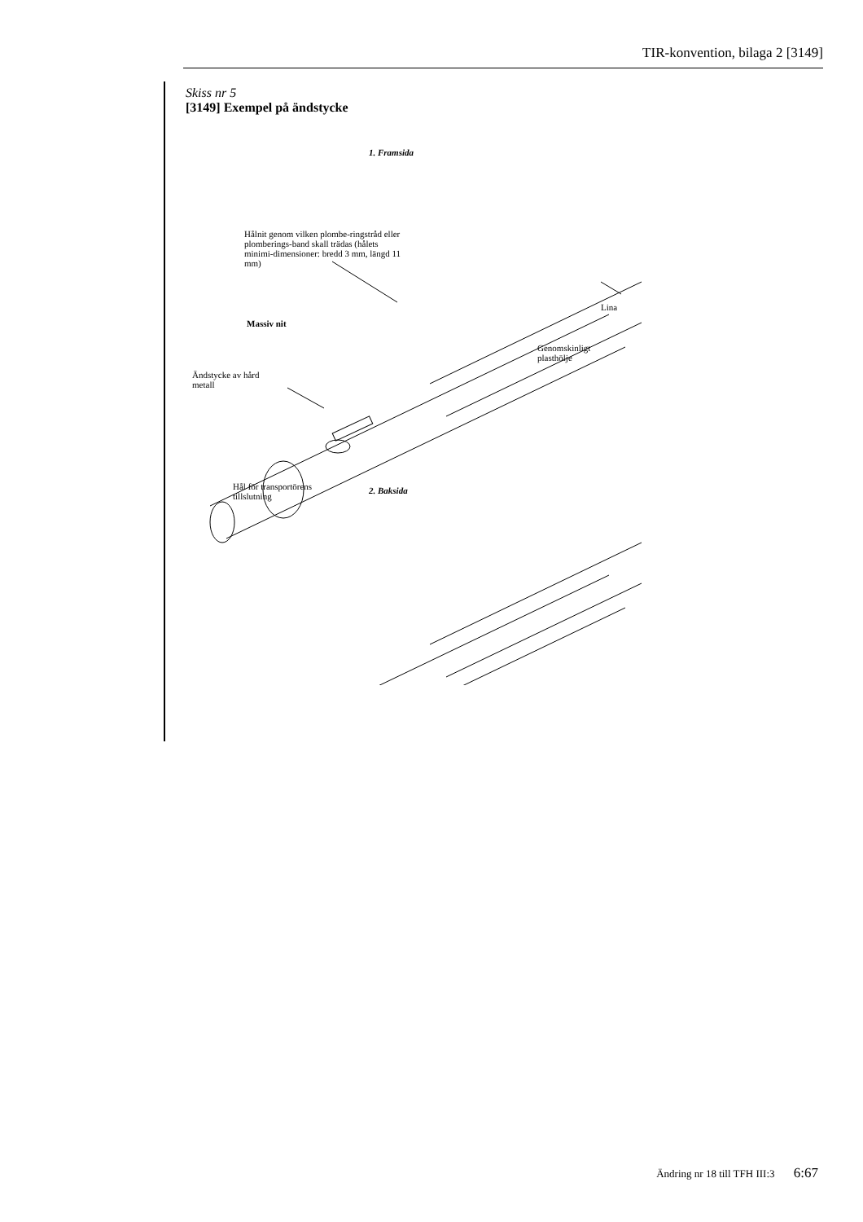TIR-konvention, bilaga 2 [3149]
Skiss nr 5
[3149] Exempel på ändstycke
1. Framsida
Hålnit genom vilken plombe-ringstråd eller plomberings-band skall trädas (hålets minimi-dimensioner: bredd 3 mm, längd 11 mm)
Massiv nit
Lina
Genomskinligt plasthölje
Ändstycke av hård metall
Hål för transportörens tillslutning
2. Baksida
Ändring nr 18 till TFH III:3 6:67